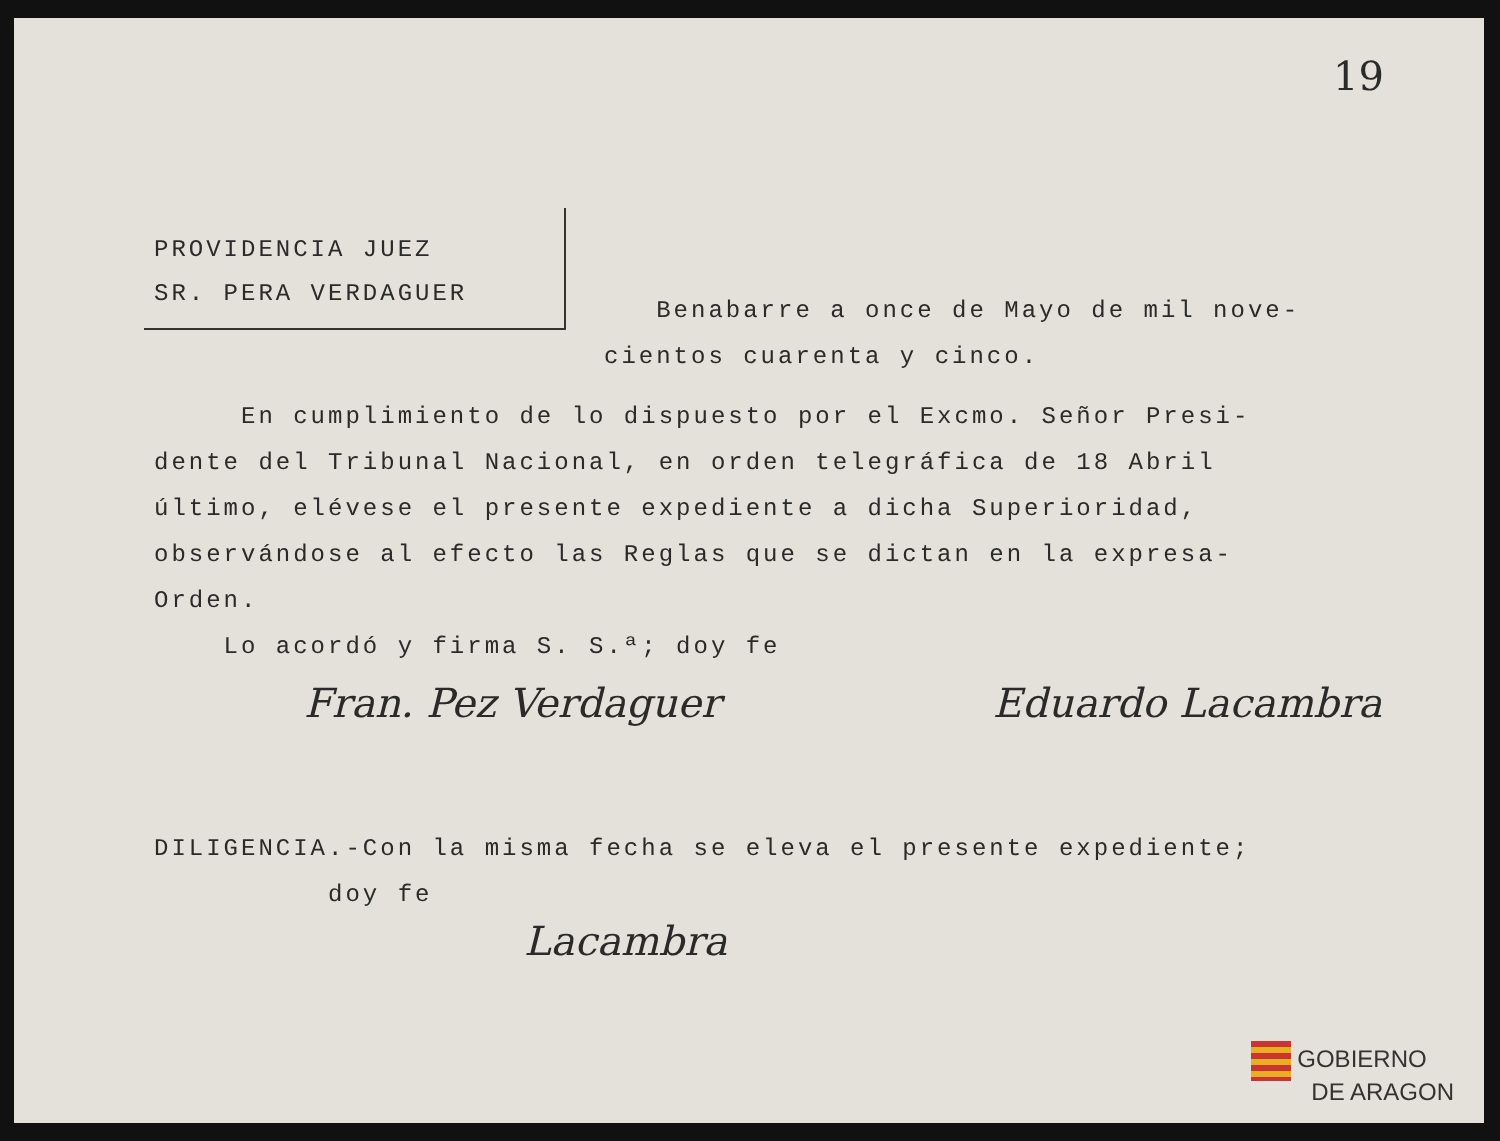19
PROVIDENCIA JUEZ
SR. PERA VERDAGUER
Benabarre a once de Mayo de mil nove-
cientos cuarenta y cinco.
En cumplimiento de lo dispuesto por el Excmo. Señor Presi-
dente del Tribunal Nacional, en orden telegráfica de 18 Abril
último, elévese el presente expediente a dicha Superioridad,
observándose al efecto las Reglas que se dictan en la expresa-
Orden.
Lo acordó y firma S. S.ª; doy fe
Fran. Pez Verdaguer Eduardo Lacambra
DILIGENCIA.-Con la misma fecha se eleva el presente expediente;
doy fe
Lacambra
GOBIERNO
DE ARAGON